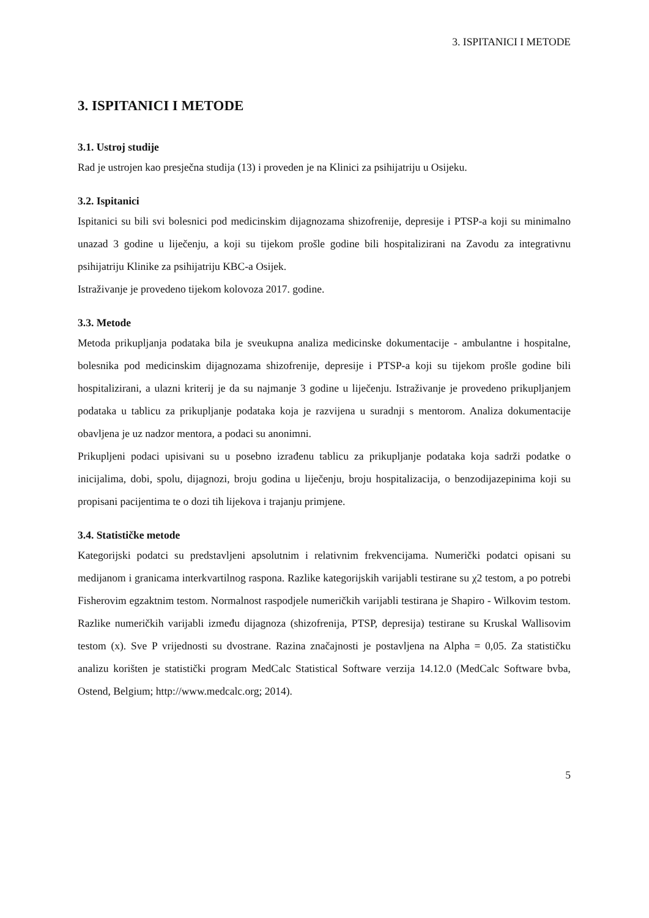3. ISPITANICI I METODE
3. ISPITANICI I METODE
3.1. Ustroj studije
Rad je ustrojen kao presječna studija (13) i proveden je na Klinici za psihijatriju u Osijeku.
3.2. Ispitanici
Ispitanici su bili svi bolesnici pod medicinskim dijagnozama shizofrenije, depresije i PTSP-a koji su minimalno unazad 3 godine u liječenju, a koji su tijekom prošle godine bili hospitalizirani na Zavodu za integrativnu psihijatriju Klinike za psihijatriju KBC-a Osijek.
Istraživanje je provedeno tijekom kolovoza 2017. godine.
3.3. Metode
Metoda prikupljanja podataka bila je sveukupna analiza medicinske dokumentacije - ambulantne i hospitalne, bolesnika pod medicinskim dijagnozama shizofrenije, depresije i PTSP-a koji su tijekom prošle godine bili hospitalizirani, a ulazni kriterij je da su najmanje 3 godine u liječenju. Istraživanje je provedeno prikupljanjem podataka u tablicu za prikupljanje podataka koja je razvijena u suradnji s mentorom. Analiza dokumentacije obavljena je uz nadzor mentora, a podaci su anonimni.
Prikupljeni podaci upisivani su u posebno izrađenu tablicu za prikupljanje podataka koja sadrži podatke o inicijalima, dobi, spolu, dijagnozi, broju godina u liječenju, broju hospitalizacija, o benzodijazepinima koji su propisani pacijentima te o dozi tih lijekova i trajanju primjene.
3.4. Statističke metode
Kategorijski podatci su predstavljeni apsolutnim i relativnim frekvencijama. Numerički podatci opisani su medijanom i granicama interkvartilnog raspona. Razlike kategorijskih varijabli testirane su χ2 testom, a po potrebi Fisherovim egzaktnim testom. Normalnost raspodjele numeričkih varijabli testirana je Shapiro - Wilkovim testom. Razlike numeričkih varijabli između dijagnoza (shizofrenija, PTSP, depresija) testirane su Kruskal Wallisovim testom (x). Sve P vrijednosti su dvostrane. Razina značajnosti je postavljena na Alpha = 0,05. Za statističku analizu korišten je statistički program MedCalc Statistical Software verzija 14.12.0 (MedCalc Software bvba, Ostend, Belgium; http://www.medcalc.org; 2014).
5